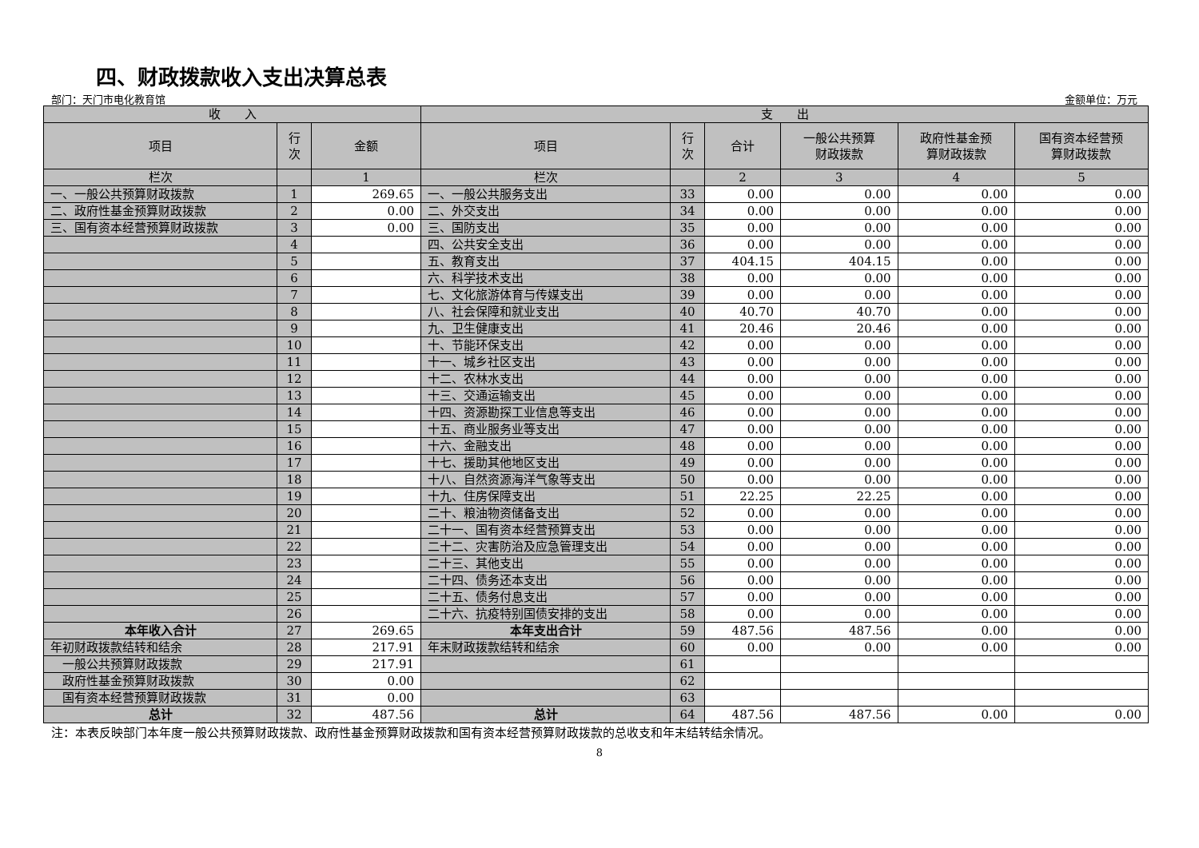四、财政拨款收入支出决算总表
部门：天门市电化教育馆 金额单位：万元
| 收 入 | | | 支 出 | | | | | |
| --- | --- | --- | --- | --- | --- | --- | --- | --- |
| 项目 | 行 次 | 金额 | 项目 | 行 次 | 合计 | 一般公共预算 财政拨款 | 政府性基金预 算财政拨款 | 国有资本经营预 算财政拨款 |
| 栏次 | | 1 | 栏次 | | 2 | 3 | 4 | 5 |
| 一、一般公共预算财政拨款 | 1 | 269.65 | 一、一般公共服务支出 | 33 | 0.00 | 0.00 | 0.00 | 0.00 |
| 二、政府性基金预算财政拨款 | 2 | 0.00 | 二、外交支出 | 34 | 0.00 | 0.00 | 0.00 | 0.00 |
| 三、国有资本经营预算财政拨款 | 3 | 0.00 | 三、国防支出 | 35 | 0.00 | 0.00 | 0.00 | 0.00 |
| | 4 | | 四、公共安全支出 | 36 | 0.00 | 0.00 | 0.00 | 0.00 |
| | 5 | | 五、教育支出 | 37 | 404.15 | 404.15 | 0.00 | 0.00 |
| | 6 | | 六、科学技术支出 | 38 | 0.00 | 0.00 | 0.00 | 0.00 |
| | 7 | | 七、文化旅游体育与传媒支出 | 39 | 0.00 | 0.00 | 0.00 | 0.00 |
| | 8 | | 八、社会保障和就业支出 | 40 | 40.70 | 40.70 | 0.00 | 0.00 |
| | 9 | | 九、卫生健康支出 | 41 | 20.46 | 20.46 | 0.00 | 0.00 |
| | 10 | | 十、节能环保支出 | 42 | 0.00 | 0.00 | 0.00 | 0.00 |
| | 11 | | 十一、城乡社区支出 | 43 | 0.00 | 0.00 | 0.00 | 0.00 |
| | 12 | | 十二、农林水支出 | 44 | 0.00 | 0.00 | 0.00 | 0.00 |
| | 13 | | 十三、交通运输支出 | 45 | 0.00 | 0.00 | 0.00 | 0.00 |
| | 14 | | 十四、资源勘探工业信息等支出 | 46 | 0.00 | 0.00 | 0.00 | 0.00 |
| | 15 | | 十五、商业服务业等支出 | 47 | 0.00 | 0.00 | 0.00 | 0.00 |
| | 16 | | 十六、金融支出 | 48 | 0.00 | 0.00 | 0.00 | 0.00 |
| | 17 | | 十七、援助其他地区支出 | 49 | 0.00 | 0.00 | 0.00 | 0.00 |
| | 18 | | 十八、自然资源海洋气象等支出 | 50 | 0.00 | 0.00 | 0.00 | 0.00 |
| | 19 | | 十九、住房保障支出 | 51 | 22.25 | 22.25 | 0.00 | 0.00 |
| | 20 | | 二十、粮油物资储备支出 | 52 | 0.00 | 0.00 | 0.00 | 0.00 |
| | 21 | | 二十一、国有资本经营预算支出 | 53 | 0.00 | 0.00 | 0.00 | 0.00 |
| | 22 | | 二十二、灾害防治及应急管理支出 | 54 | 0.00 | 0.00 | 0.00 | 0.00 |
| | 23 | | 二十三、其他支出 | 55 | 0.00 | 0.00 | 0.00 | 0.00 |
| | 24 | | 二十四、债务还本支出 | 56 | 0.00 | 0.00 | 0.00 | 0.00 |
| | 25 | | 二十五、债务付息支出 | 57 | 0.00 | 0.00 | 0.00 | 0.00 |
| | 26 | | 二十六、抗疫特别国债安排的支出 | 58 | 0.00 | 0.00 | 0.00 | 0.00 |
| 本年收入合计 | 27 | 269.65 | 本年支出合计 | 59 | 487.56 | 487.56 | 0.00 | 0.00 |
| 年初财政拨款结转和结余 | 28 | 217.91 | 年末财政拨款结转和结余 | 60 | 0.00 | 0.00 | 0.00 | 0.00 |
| 一般公共预算财政拨款 | 29 | 217.91 | | 61 | | | | |
| 政府性基金预算财政拨款 | 30 | 0.00 | | 62 | | | | |
| 国有资本经营预算财政拨款 | 31 | 0.00 | | 63 | | | | |
| 总计 | 32 | 487.56 | 总计 | 64 | 487.56 | 487.56 | 0.00 | 0.00 |
注：本表反映部门本年度一般公共预算财政拨款、政府性基金预算财政拨款和国有资本经营预算财政拨款的总收支和年末结转结余情况。
8